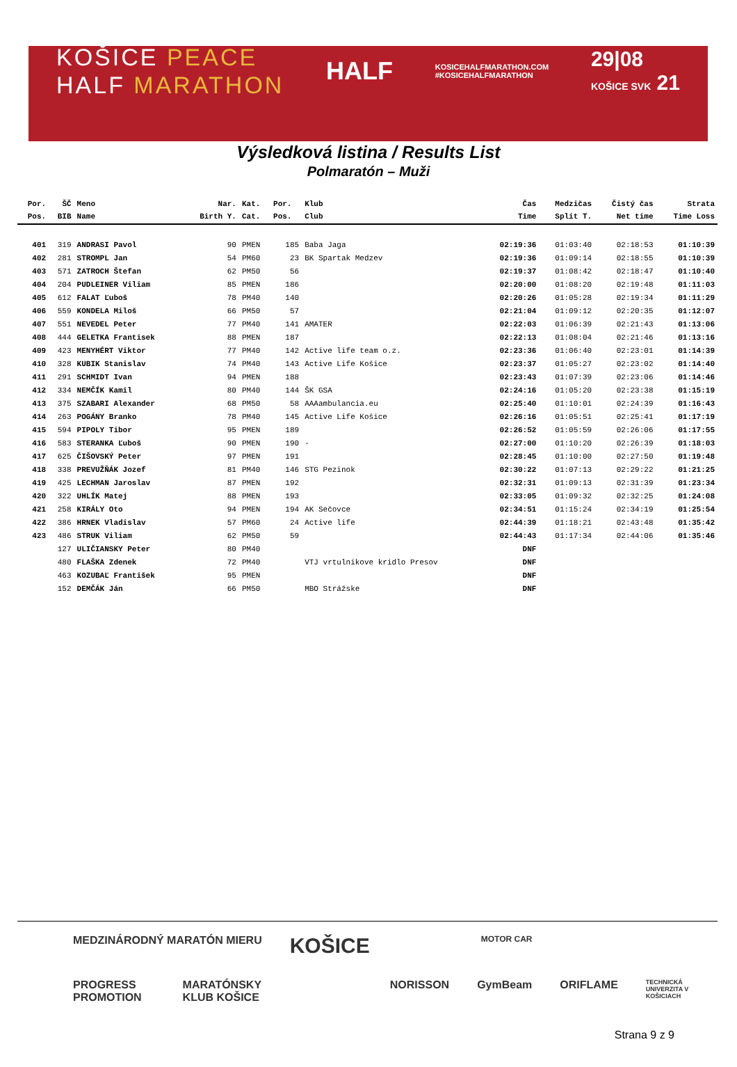KOŠICE PEACE
HALF MARATHON
HALF
KOSICEHALFMARATHON.COM
#KOSICEHALFMARATHON
29|08
KOŠICE SVK 21
Výsledková listina / Results List
Polmaratón – Muži
| Por. | ŠČ | Meno | Nar. | Kat. | Por. | Klub | Čas | Medzičas | Čistý čas | Strata |
| --- | --- | --- | --- | --- | --- | --- | --- | --- | --- | --- |
| Pos. | BIB | Name | Birth Y. | Cat. | Pos. | Club | Time | Split T. | Net time | Time Loss |
| 401 | 319 | ANDRASI Pavol | 90 | PMEN | 185 | Baba Jaga | 02:19:36 | 01:03:40 | 02:18:53 | 01:10:39 |
| 402 | 281 | STROMPL Jan | 54 | PM60 | 23 | BK Spartak Medzev | 02:19:36 | 01:09:14 | 02:18:55 | 01:10:39 |
| 403 | 571 | ZATROCH Štefan | 62 | PM50 | 56 | | 02:19:37 | 01:08:42 | 02:18:47 | 01:10:40 |
| 404 | 204 | PUDLEINER Viliam | 85 | PMEN | 186 | | 02:20:00 | 01:08:20 | 02:19:48 | 01:11:03 |
| 405 | 612 | FALAT Ľuboš | 78 | PM40 | 140 | | 02:20:26 | 01:05:28 | 02:19:34 | 01:11:29 |
| 406 | 559 | KONDELA Miloš | 66 | PM50 | 57 | | 02:21:04 | 01:09:12 | 02:20:35 | 01:12:07 |
| 407 | 551 | NEVEDEL Peter | 77 | PM40 | 141 | AMATER | 02:22:03 | 01:06:39 | 02:21:43 | 01:13:06 |
| 408 | 444 | GELETKA Frantisek | 88 | PMEN | 187 | | 02:22:13 | 01:08:04 | 02:21:46 | 01:13:16 |
| 409 | 423 | MENYHÉRT Viktor | 77 | PM40 | 142 | Active life team o.z. | 02:23:36 | 01:06:40 | 02:23:01 | 01:14:39 |
| 410 | 328 | KUBIK Stanislav | 74 | PM40 | 143 | Active Life Košice | 02:23:37 | 01:05:27 | 02:23:02 | 01:14:40 |
| 411 | 291 | SCHMIDT Ivan | 94 | PMEN | 188 | | 02:23:43 | 01:07:39 | 02:23:06 | 01:14:46 |
| 412 | 334 | NEMČÍK Kamil | 80 | PM40 | 144 | ŠK GSA | 02:24:16 | 01:05:20 | 02:23:38 | 01:15:19 |
| 413 | 375 | SZABARI Alexander | 68 | PM50 | 58 | AAAambulancia.eu | 02:25:40 | 01:10:01 | 02:24:39 | 01:16:43 |
| 414 | 263 | POGÁNY Branko | 78 | PM40 | 145 | Active Life Košice | 02:26:16 | 01:05:51 | 02:25:41 | 01:17:19 |
| 415 | 594 | PIPOLY Tibor | 95 | PMEN | 189 | | 02:26:52 | 01:05:59 | 02:26:06 | 01:17:55 |
| 416 | 583 | STERANKA Ľuboš | 90 | PMEN | 190 | - | 02:27:00 | 01:10:20 | 02:26:39 | 01:18:03 |
| 417 | 625 | ČIŠOVSKÝ Peter | 97 | PMEN | 191 | | 02:28:45 | 01:10:00 | 02:27:50 | 01:19:48 |
| 418 | 338 | PREVUŽŇÁK Jozef | 81 | PM40 | 146 | STG Pezinok | 02:30:22 | 01:07:13 | 02:29:22 | 01:21:25 |
| 419 | 425 | LECHMAN Jaroslav | 87 | PMEN | 192 | | 02:32:31 | 01:09:13 | 02:31:39 | 01:23:34 |
| 420 | 322 | UHLÍK Matej | 88 | PMEN | 193 | | 02:33:05 | 01:09:32 | 02:32:25 | 01:24:08 |
| 421 | 258 | KIRÁLY Oto | 94 | PMEN | 194 | AK Sečovce | 02:34:51 | 01:15:24 | 02:34:19 | 01:25:54 |
| 422 | 386 | HRNEK Vladislav | 57 | PM60 | 24 | Active life | 02:44:39 | 01:18:21 | 02:43:48 | 01:35:42 |
| 423 | 486 | STRUK Viliam | 62 | PM50 | 59 | | 02:44:43 | 01:17:34 | 02:44:06 | 01:35:46 |
| | 127 | ULIČIANSKY Peter | 80 | PM40 | | | DNF | | | |
| | 480 | FLAŠKA Zdenek | 72 | PM40 | | VTJ vrtulnikove kridlo Presov | DNF | | | |
| | 463 | KOZUBAĽ František | 95 | PMEN | | | DNF | | | |
| | 152 | DEMČÁK Ján | 66 | PM50 | | MBO Strážske | DNF | | | |
MEDZINÁRODNÝ MARATÓN MIERU KOŠICE MOTOR CAR
PROGRESS PROMOTION MARATÓNSKY KLUB KOŠICE NORISSON GymBeam ORIFLAME TECHNICKÁ UNIVERZITA V KOŠICIACH
Strana 9 z 9